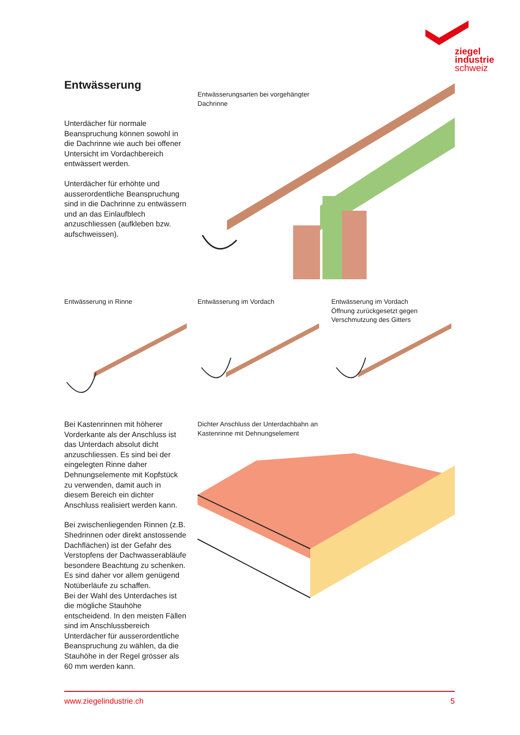ziegel
industrie
schweiz
Entwässerung
Unterdächer für normale Beanspruchung können sowohl in die Dachrinne wie auch bei offener Untersicht im Vordachbereich entwässert werden.
Unterdächer für erhöhte und ausserordentliche Beanspruchung sind in die Dachrinne zu entwässern und an das Einlaufblech anzuschliessen (aufkleben bzw. aufschweissen).
Entwässerungsarten bei vorgehängter Dachrinne
Entwässerung in Rinne Entwässerung im Vordach
Entwässerung im Vordach Öffnung zurückgesetzt gegen Verschmutzung des Gitters
Bei Kastenrinnen mit höherer Vorderkante als der Anschluss ist das Unterdach absolut dicht anzuschliessen. Es sind bei der eingelegten Rinne daher Dehnungselemente mit Kopfstück zu verwenden, damit auch in diesem Bereich ein dichter Anschluss realisiert werden kann.
Bei zwischenliegenden Rinnen (z.B. Shedrinnen oder direkt anstossende Dachflächen) ist der Gefahr des Verstopfens der Dachwasserabläufe besondere Beachtung zu schenken. Es sind daher vor allem genügend Notüberläufe zu schaffen.
Bei der Wahl des Unterdaches ist die mögliche Stauhöhe entscheidend. In den meisten Fällen sind im Anschlussbereich Unterdächer für ausserordentliche Beanspruchung zu wählen, da die Stauhöhe in der Regel grösser als 60 mm werden kann.
Dichter Anschluss der Unterdachbahn an Kastenrinne mit Dehnungselement
www.ziegelindustrie.ch 5